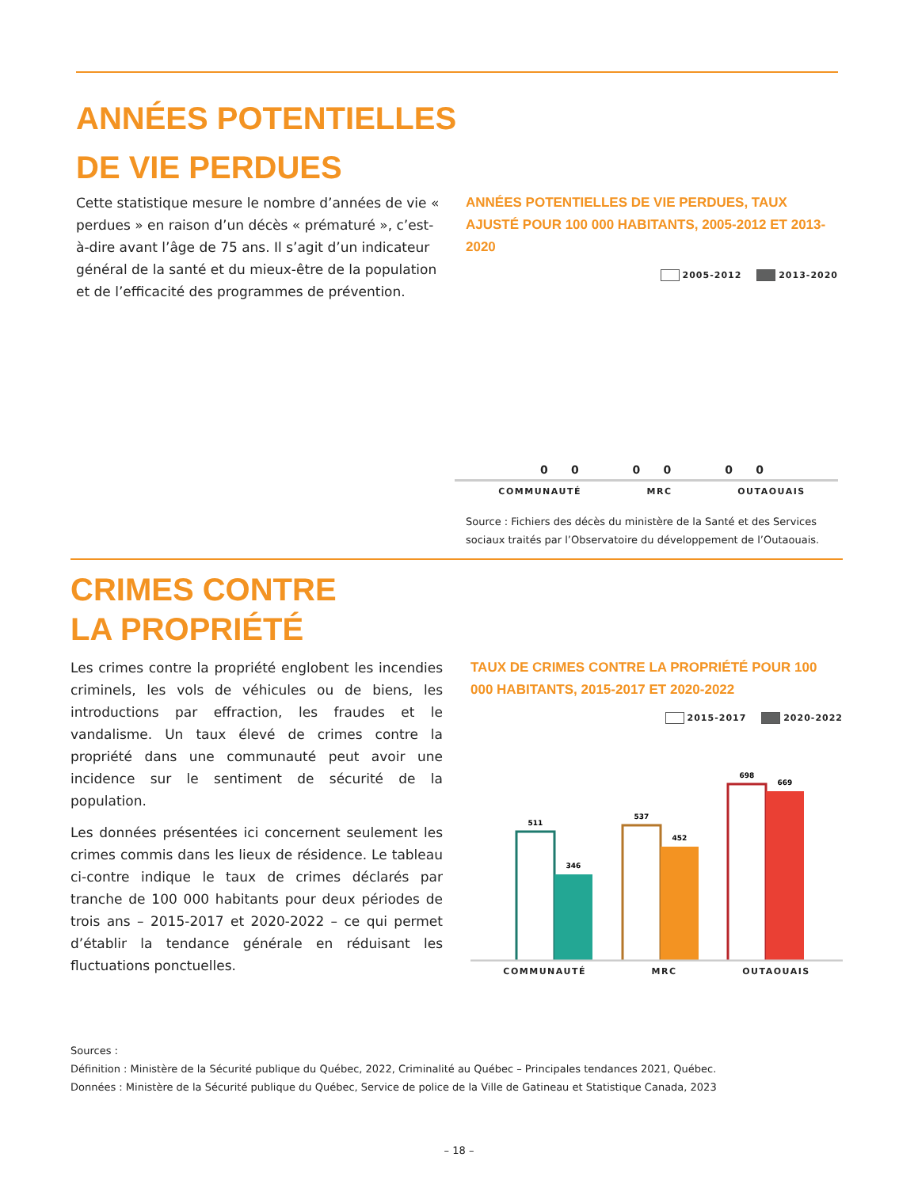ANNÉES POTENTIELLES
DE VIE PERDUES
Cette statistique mesure le nombre d’années de vie « perdues » en raison d’un décès « prématuré », c’est-à-dire avant l’âge de 75 ans. Il s’agit d’un indicateur général de la santé et du mieux-être de la population et de l’efficacité des programmes de prévention.
ANNÉES POTENTIELLES DE VIE PERDUES, TAUX AJUSTÉ POUR 100 000 HABITANTS, 2005-2012 ET 2013-2020
2005-2012 2013-2020
0 0 0 0 0 0
COMMUNAUTÉ MRC OUTAOUAIS
Source : Fichiers des décès du ministère de la Santé et des Services sociaux traités par l’Observatoire du développement de l’Outaouais.
CRIMES CONTRE
LA PROPRIÉTÉ
Les crimes contre la propriété englobent les incendies criminels, les vols de véhicules ou de biens, les introductions par effraction, les fraudes et le vandalisme. Un taux élevé de crimes contre la propriété dans une communauté peut avoir une incidence sur le sentiment de sécurité de la population.
Les données présentées ici concernent seulement les crimes commis dans les lieux de résidence. Le tableau ci-contre indique le taux de crimes déclarés par tranche de 100 000 habitants pour deux périodes de trois ans – 2015-2017 et 2020-2022 – ce qui permet d’établir la tendance générale en réduisant les fluctuations ponctuelles.
TAUX DE CRIMES CONTRE LA PROPRIÉTÉ POUR 100 000 HABITANTS, 2015-2017 ET 2020-2022
2015-2017 2020-2022
511
346
537
452
698
669
COMMUNAUTÉ MRC OUTAOUAIS
Sources :
Définition : Ministère de la Sécurité publique du Québec, 2022, Criminalité au Québec – Principales tendances 2021, Québec.
Données : Ministère de la Sécurité publique du Québec, Service de police de la Ville de Gatineau et Statistique Canada, 2023
– 18 –